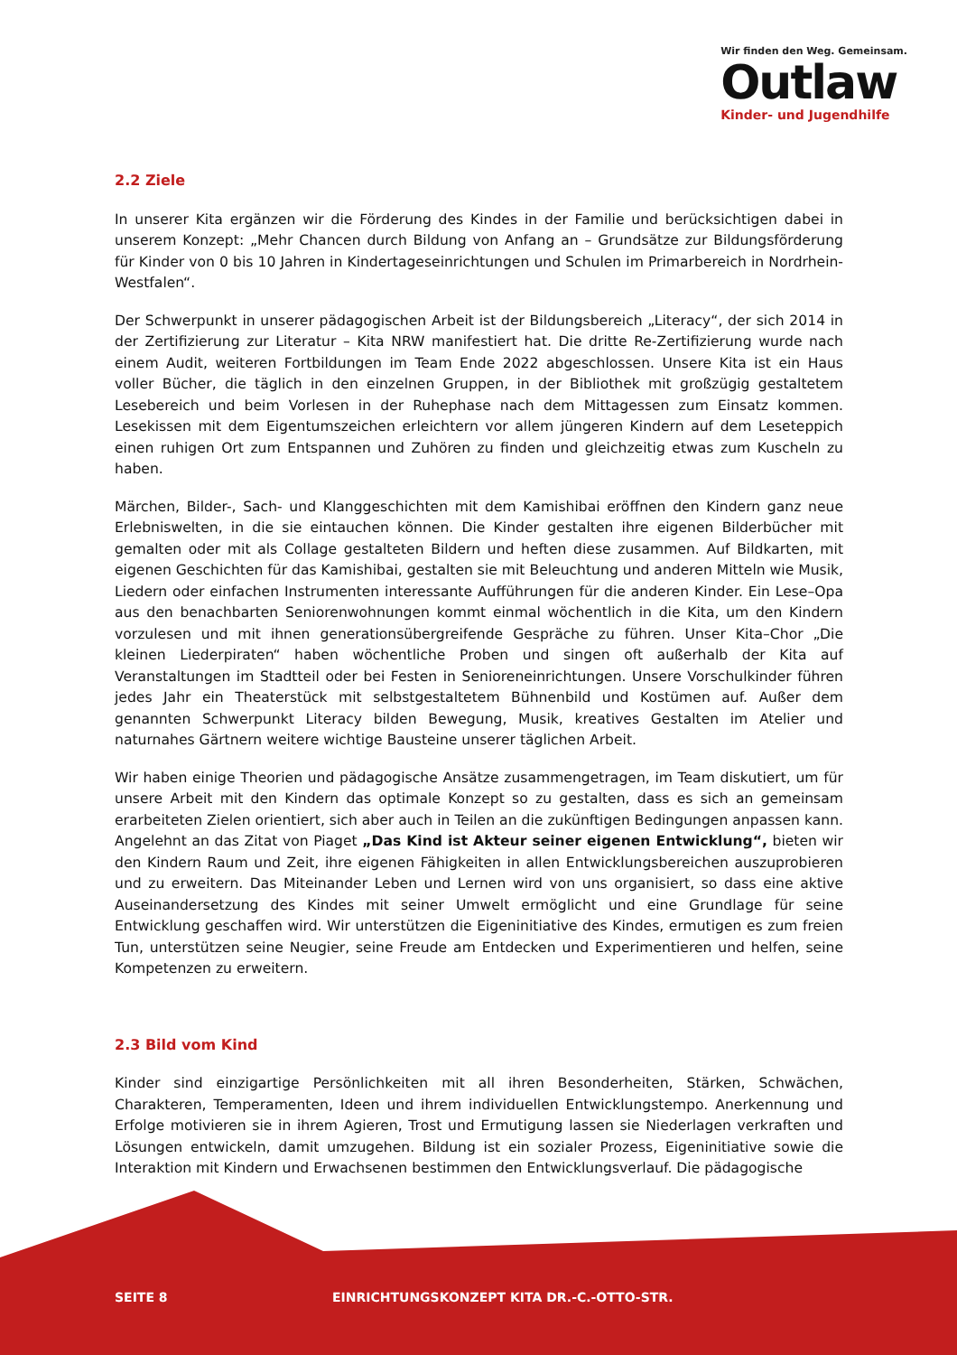Wir finden den Weg. Gemeinsam.
Outlaw
Kinder- und Jugendhilfe
2.2 Ziele
In unserer Kita ergänzen wir die Förderung des Kindes in der Familie und berücksichtigen dabei in unserem Konzept: „Mehr Chancen durch Bildung von Anfang an – Grundsätze zur Bildungsförderung für Kinder von 0 bis 10 Jahren in Kindertageseinrichtungen und Schulen im Primarbereich in Nordrhein-Westfalen“.
Der Schwerpunkt in unserer pädagogischen Arbeit ist der Bildungsbereich „Literacy“, der sich 2014 in der Zertifizierung zur Literatur – Kita NRW manifestiert hat. Die dritte Re-Zertifizierung wurde nach einem Audit, weiteren Fortbildungen im Team Ende 2022 abgeschlossen. Unsere Kita ist ein Haus voller Bücher, die täglich in den einzelnen Gruppen, in der Bibliothek mit großzügig gestaltetem Lesebereich und beim Vorlesen in der Ruhephase nach dem Mittagessen zum Einsatz kommen. Lesekissen mit dem Eigentumszeichen erleichtern vor allem jüngeren Kindern auf dem Leseteppich einen ruhigen Ort zum Entspannen und Zuhören zu finden und gleichzeitig etwas zum Kuscheln zu haben.
Märchen, Bilder-, Sach- und Klanggeschichten mit dem Kamishibai eröffnen den Kindern ganz neue Erlebniswelten, in die sie eintauchen können. Die Kinder gestalten ihre eigenen Bilderbücher mit gemalten oder mit als Collage gestalteten Bildern und heften diese zusammen. Auf Bildkarten, mit eigenen Geschichten für das Kamishibai, gestalten sie mit Beleuchtung und anderen Mitteln wie Musik, Liedern oder einfachen Instrumenten interessante Aufführungen für die anderen Kinder. Ein Lese–Opa aus den benachbarten Seniorenwohnungen kommt einmal wöchentlich in die Kita, um den Kindern vorzulesen und mit ihnen generationsübergreifende Gespräche zu führen. Unser Kita–Chor „Die kleinen Liederpiraten“ haben wöchentliche Proben und singen oft außerhalb der Kita auf Veranstaltungen im Stadtteil oder bei Festen in Senioreneinrichtungen. Unsere Vorschulkinder führen jedes Jahr ein Theaterstück mit selbstgestaltetem Bühnenbild und Kostümen auf. Außer dem genannten Schwerpunkt Literacy bilden Bewegung, Musik, kreatives Gestalten im Atelier und naturnahes Gärtnern weitere wichtige Bausteine unserer täglichen Arbeit.
Wir haben einige Theorien und pädagogische Ansätze zusammengetragen, im Team diskutiert, um für unsere Arbeit mit den Kindern das optimale Konzept so zu gestalten, dass es sich an gemeinsam erarbeiteten Zielen orientiert, sich aber auch in Teilen an die zukünftigen Bedingungen anpassen kann. Angelehnt an das Zitat von Piaget „Das Kind ist Akteur seiner eigenen Entwicklung“, bieten wir den Kindern Raum und Zeit, ihre eigenen Fähigkeiten in allen Entwicklungsbereichen auszuprobieren und zu erweitern. Das Miteinander Leben und Lernen wird von uns organisiert, so dass eine aktive Auseinandersetzung des Kindes mit seiner Umwelt ermöglicht und eine Grundlage für seine Entwicklung geschaffen wird. Wir unterstützen die Eigeninitiative des Kindes, ermutigen es zum freien Tun, unterstützen seine Neugier, seine Freude am Entdecken und Experimentieren und helfen, seine Kompetenzen zu erweitern.
2.3 Bild vom Kind
Kinder sind einzigartige Persönlichkeiten mit all ihren Besonderheiten, Stärken, Schwächen, Charakteren, Temperamenten, Ideen und ihrem individuellen Entwicklungstempo. Anerkennung und Erfolge motivieren sie in ihrem Agieren, Trost und Ermutigung lassen sie Niederlagen verkraften und Lösungen entwickeln, damit umzugehen. Bildung ist ein sozialer Prozess, Eigeninitiative sowie die Interaktion mit Kindern und Erwachsenen bestimmen den Entwicklungsverlauf. Die pädagogische
SEITE 8
EINRICHTUNGSKONZEPT KITA DR.-C.-OTTO-STR.